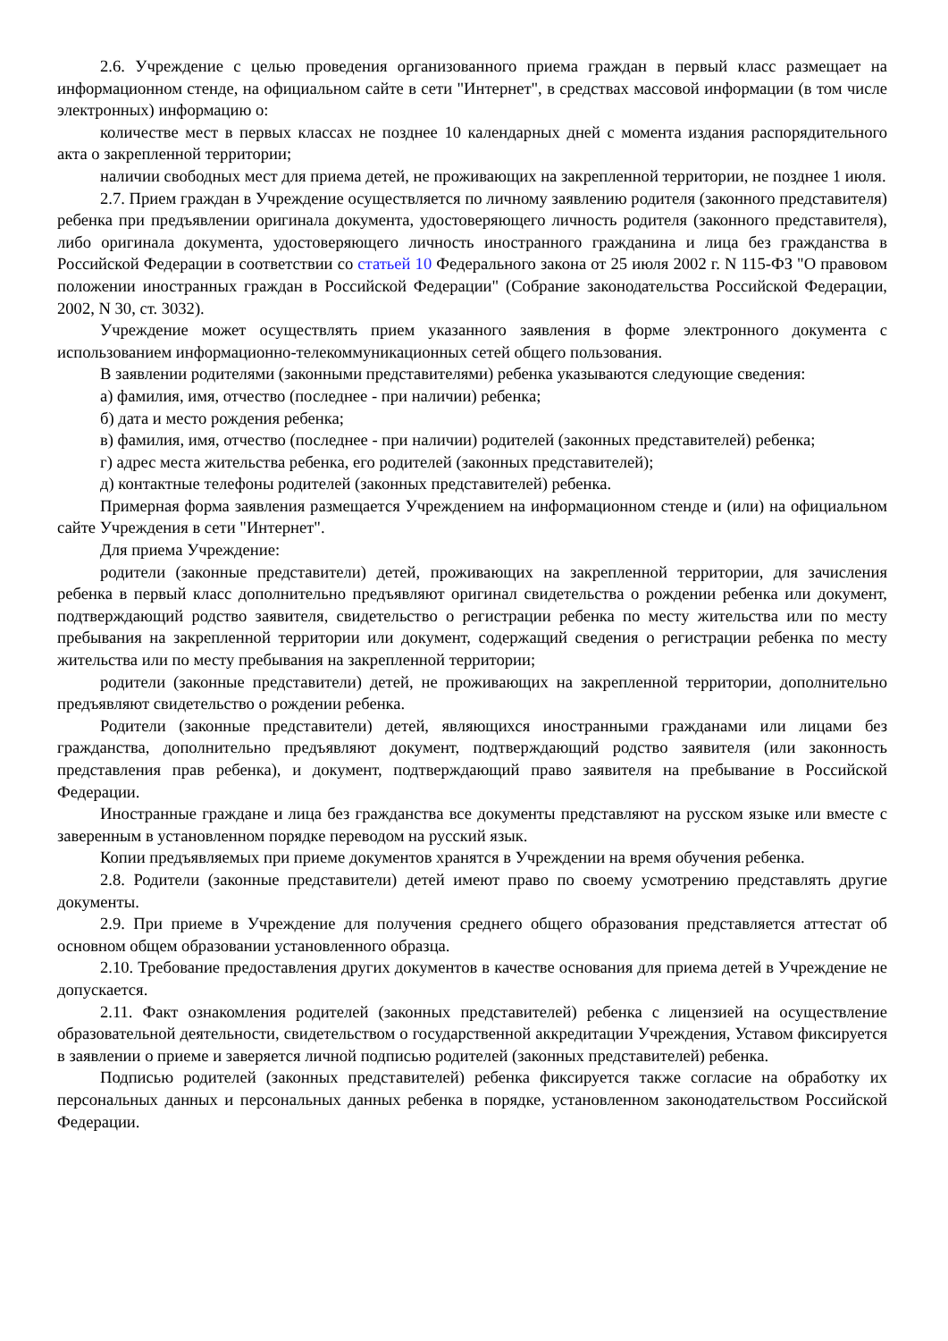2.6. Учреждение с целью проведения организованного приема граждан в первый класс размещает на информационном стенде, на официальном сайте в сети "Интернет", в средствах массовой информации (в том числе электронных) информацию о:
количестве мест в первых классах не позднее 10 календарных дней с момента издания распорядительного акта о закрепленной территории;
наличии свободных мест для приема детей, не проживающих на закрепленной территории, не позднее 1 июля.
2.7. Прием граждан в Учреждение осуществляется по личному заявлению родителя (законного представителя) ребенка при предъявлении оригинала документа, удостоверяющего личность родителя (законного представителя), либо оригинала документа, удостоверяющего личность иностранного гражданина и лица без гражданства в Российской Федерации в соответствии со статьей 10 Федерального закона от 25 июля 2002 г. N 115-ФЗ "О правовом положении иностранных граждан в Российской Федерации" (Собрание законодательства Российской Федерации, 2002, N 30, ст. 3032).
Учреждение может осуществлять прием указанного заявления в форме электронного документа с использованием информационно-телекоммуникационных сетей общего пользования.
В заявлении родителями (законными представителями) ребенка указываются следующие сведения:
а) фамилия, имя, отчество (последнее - при наличии) ребенка;
б) дата и место рождения ребенка;
в) фамилия, имя, отчество (последнее - при наличии) родителей (законных представителей) ребенка;
г) адрес места жительства ребенка, его родителей (законных представителей);
д) контактные телефоны родителей (законных представителей) ребенка.
Примерная форма заявления размещается Учреждением на информационном стенде и (или) на официальном сайте Учреждения в сети "Интернет".
Для приема Учреждение:
родители (законные представители) детей, проживающих на закрепленной территории, для зачисления ребенка в первый класс дополнительно предъявляют оригинал свидетельства о рождении ребенка или документ, подтверждающий родство заявителя, свидетельство о регистрации ребенка по месту жительства или по месту пребывания на закрепленной территории или документ, содержащий сведения о регистрации ребенка по месту жительства или по месту пребывания на закрепленной территории;
родители (законные представители) детей, не проживающих на закрепленной территории, дополнительно предъявляют свидетельство о рождении ребенка.
Родители (законные представители) детей, являющихся иностранными гражданами или лицами без гражданства, дополнительно предъявляют документ, подтверждающий родство заявителя (или законность представления прав ребенка), и документ, подтверждающий право заявителя на пребывание в Российской Федерации.
Иностранные граждане и лица без гражданства все документы представляют на русском языке или вместе с заверенным в установленном порядке переводом на русский язык.
Копии предъявляемых при приеме документов хранятся в Учреждении на время обучения ребенка.
2.8. Родители (законные представители) детей имеют право по своему усмотрению представлять другие документы.
2.9. При приеме в Учреждение для получения среднего общего образования представляется аттестат об основном общем образовании установленного образца.
2.10. Требование предоставления других документов в качестве основания для приема детей в Учреждение не допускается.
2.11. Факт ознакомления родителей (законных представителей) ребенка с лицензией на осуществление образовательной деятельности, свидетельством о государственной аккредитации Учреждения, Уставом фиксируется в заявлении о приеме и заверяется личной подписью родителей (законных представителей) ребенка.
Подписью родителей (законных представителей) ребенка фиксируется также согласие на обработку их персональных данных и персональных данных ребенка в порядке, установленном законодательством Российской Федерации.